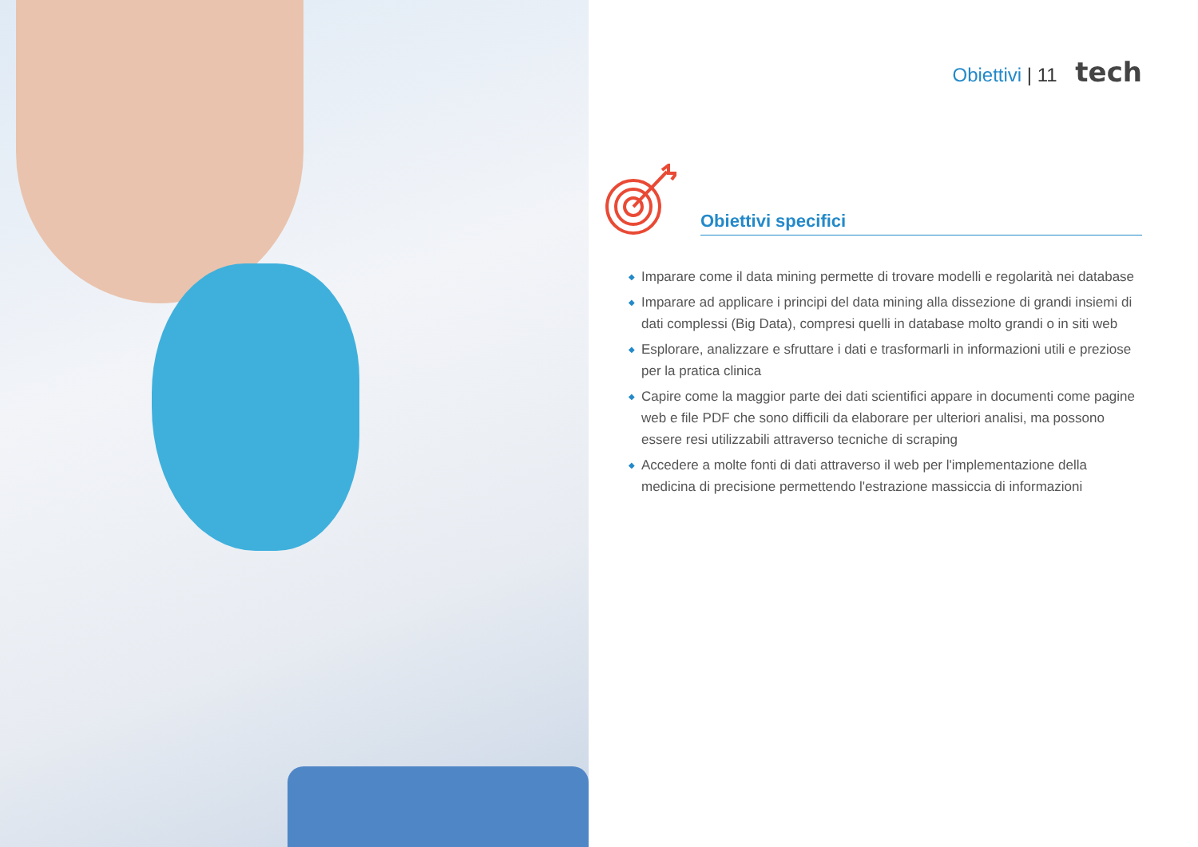Obiettivi | 11 tech
Obiettivi specifici
◆ Imparare come il data mining permette di trovare modelli e regolarità nei database
◆ Imparare ad applicare i principi del data mining alla dissezione di grandi insiemi di dati complessi (Big Data), compresi quelli in database molto grandi o in siti web
◆ Esplorare, analizzare e sfruttare i dati e trasformarli in informazioni utili e preziose per la pratica clinica
◆ Capire come la maggior parte dei dati scientifici appare in documenti come pagine web e file PDF che sono difficili da elaborare per ulteriori analisi, ma possono essere resi utilizzabili attraverso tecniche di scraping
◆ Accedere a molte fonti di dati attraverso il web per l'implementazione della medicina di precisione permettendo l'estrazione massiccia di informazioni